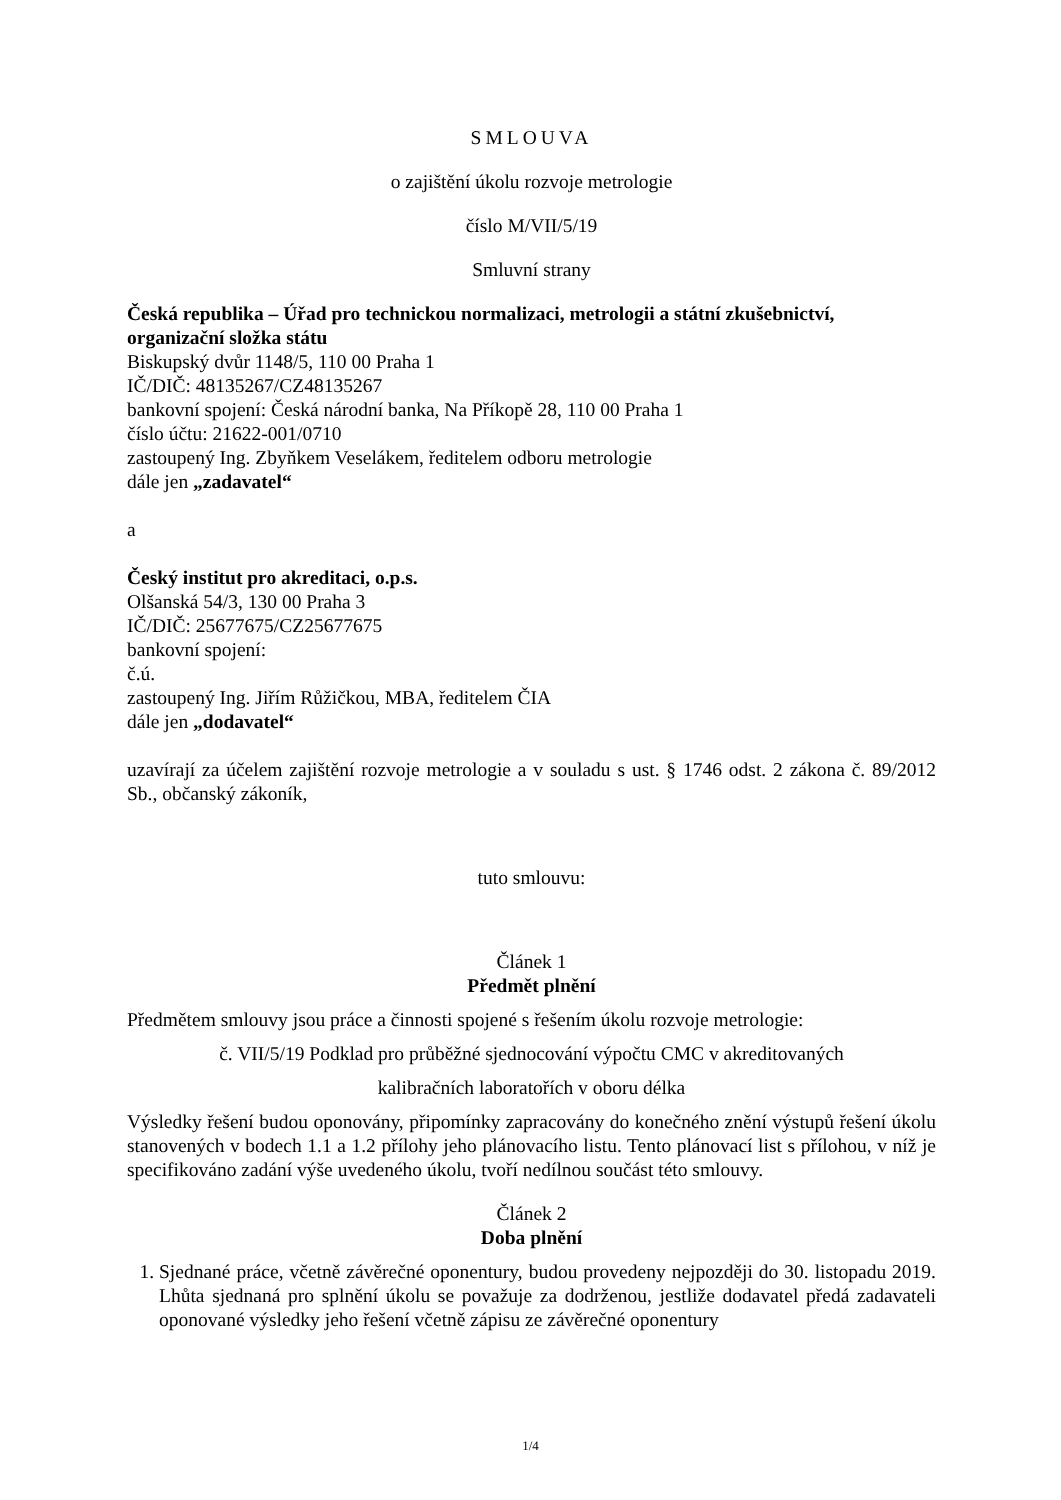SMLOUVA
o zajištění úkolu rozvoje metrologie
číslo M/VII/5/19
Smluvní strany
Česká republika – Úřad pro technickou normalizaci, metrologii a státní zkušebnictví, organizační složka státu
Biskupský dvůr 1148/5, 110 00 Praha 1
IČ/DIČ: 48135267/CZ48135267
bankovní spojení: Česká národní banka, Na Příkopě 28, 110 00 Praha 1
číslo účtu: 21622-001/0710
zastoupený Ing. Zbyňkem Veselákem, ředitelem odboru metrologie
dále jen „zadavatel“
a
Český institut pro akreditaci, o.p.s.
Olšanská 54/3, 130 00 Praha 3
IČ/DIČ: 25677675/CZ25677675
bankovní spojení:
č.ú.
zastoupený Ing. Jiřím Růžičkou, MBA, ředitelem ČIA
dále jen „dodavatel“
uzavírají za účelem zajištění rozvoje metrologie a v souladu s ust. § 1746 odst. 2 zákona č. 89/2012 Sb., občanský zákoník,
tuto smlouvu:
Článek 1
Předmět plnění
Předmětem smlouvy jsou práce a činnosti spojené s řešením úkolu rozvoje metrologie:
č. VII/5/19 Podklad pro průběžné sjednocování výpočtu CMC v akreditovaných
kalibračních laboratořích v oboru délka
Výsledky řešení budou oponovány, připomínky zapracovány do konečného znění výstupů řešení úkolu stanovených v bodech 1.1 a 1.2 přílohy jeho plánovacího listu. Tento plánovací list s přílohou, v níž je specifikováno zadání výše uvedeného úkolu, tvoří nedílnou součást této smlouvy.
Článek 2
Doba plnění
1. Sjednané práce, včetně závěrečné oponentury, budou provedeny nejpozději do 30. listopadu 2019. Lhůta sjednaná pro splnění úkolu se považuje za dodrženou, jestliže dodavatel předá zadavateli oponované výsledky jeho řešení včetně zápisu ze závěrečné oponentury
1/4